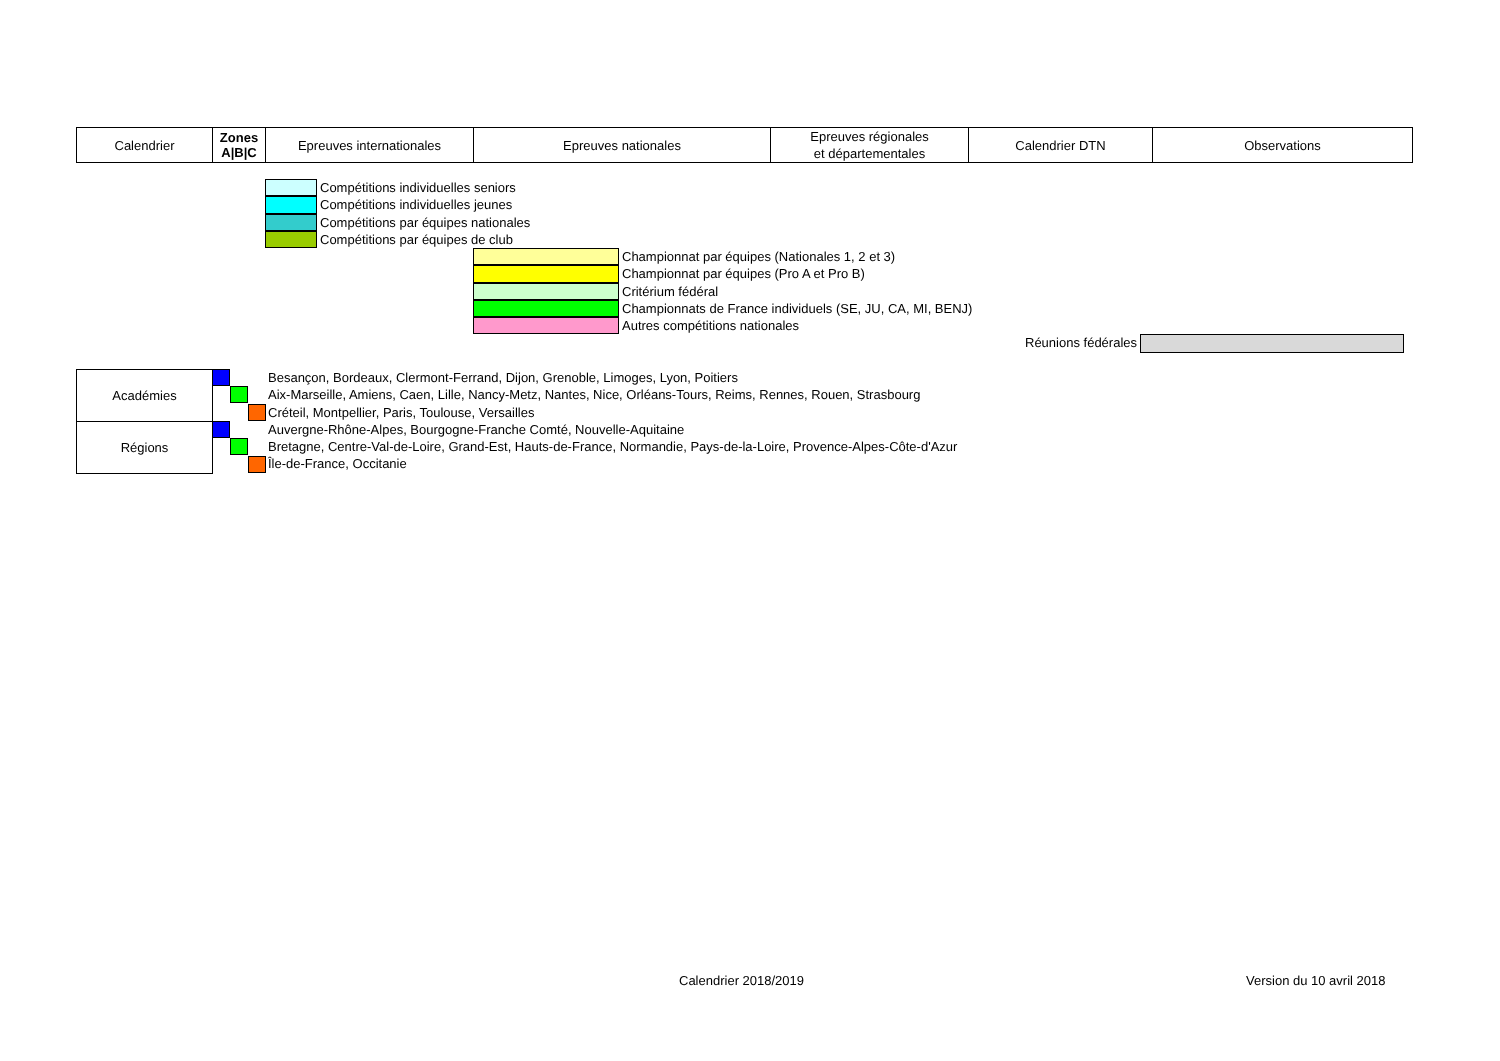| Calendrier | Zones A/B/C | Epreuves internationales | Epreuves nationales | Epreuves régionales et départementales | Calendrier DTN | Observations |
Compétitions individuelles seniors
Compétitions individuelles jeunes
Compétitions par équipes nationales
Compétitions par équipes de club
Championnat par équipes (Nationales 1, 2 et 3)
Championnat par équipes (Pro A et Pro B)
Critérium fédéral
Championnats de France individuels (SE, JU, CA, MI, BENJ)
Autres compétitions nationales
Réunions fédérales
Académies
Régions
Besançon, Bordeaux, Clermont-Ferrand, Dijon, Grenoble, Limoges, Lyon, Poitiers
Aix-Marseille, Amiens, Caen, Lille, Nancy-Metz, Nantes, Nice, Orléans-Tours, Reims, Rennes, Rouen, Strasbourg
Créteil, Montpellier, Paris, Toulouse, Versailles
Auvergne-Rhône-Alpes, Bourgogne-Franche Comté, Nouvelle-Aquitaine
Bretagne, Centre-Val-de-Loire, Grand-Est, Hauts-de-France, Normandie, Pays-de-la-Loire, Provence-Alpes-Côte-d'Azur
Île-de-France, Occitanie
Calendrier 2018/2019 Version du 10 avril 2018